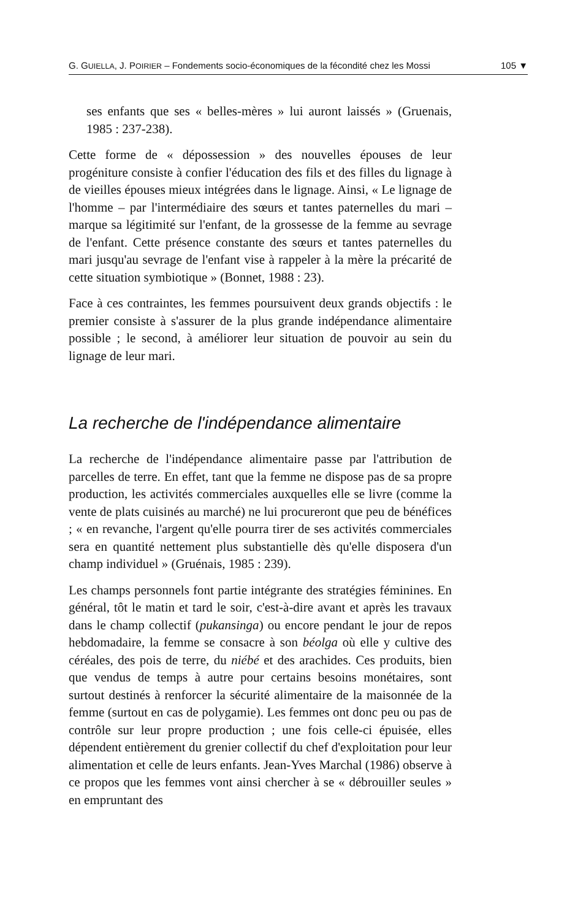G. GUIELLA, J. POIRIER – Fondements socio-économiques de la fécondité chez les Mossi 105 ▼
ses enfants que ses « belles-mères » lui auront laissés » (Gruenais, 1985 : 237-238).
Cette forme de « dépossession » des nouvelles épouses de leur progéniture consiste à confier l'éducation des fils et des filles du lignage à de vieilles épouses mieux intégrées dans le lignage. Ainsi, « Le lignage de l'homme – par l'intermédiaire des sœurs et tantes paternelles du mari – marque sa légitimité sur l'enfant, de la grossesse de la femme au sevrage de l'enfant. Cette présence constante des sœurs et tantes paternelles du mari jusqu'au sevrage de l'enfant vise à rappeler à la mère la précarité de cette situation symbiotique » (Bonnet, 1988 : 23).
Face à ces contraintes, les femmes poursuivent deux grands objectifs : le premier consiste à s'assurer de la plus grande indépendance alimentaire possible ; le second, à améliorer leur situation de pouvoir au sein du lignage de leur mari.
La recherche de l'indépendance alimentaire
La recherche de l'indépendance alimentaire passe par l'attribution de parcelles de terre. En effet, tant que la femme ne dispose pas de sa propre production, les activités commerciales auxquelles elle se livre (comme la vente de plats cuisinés au marché) ne lui procureront que peu de bénéfices ; « en revanche, l'argent qu'elle pourra tirer de ses activités commerciales sera en quantité nettement plus substantielle dès qu'elle disposera d'un champ individuel » (Gruénais, 1985 : 239).
Les champs personnels font partie intégrante des stratégies féminines. En général, tôt le matin et tard le soir, c'est-à-dire avant et après les travaux dans le champ collectif (pukansinga) ou encore pendant le jour de repos hebdomadaire, la femme se consacre à son béolga où elle y cultive des céréales, des pois de terre, du niébé et des arachides. Ces produits, bien que vendus de temps à autre pour certains besoins monétaires, sont surtout destinés à renforcer la sécurité alimentaire de la maisonnée de la femme (surtout en cas de polygamie). Les femmes ont donc peu ou pas de contrôle sur leur propre production ; une fois celle-ci épuisée, elles dépendent entièrement du grenier collectif du chef d'exploitation pour leur alimentation et celle de leurs enfants. Jean-Yves Marchal (1986) observe à ce propos que les femmes vont ainsi chercher à se « débrouiller seules » en empruntant des